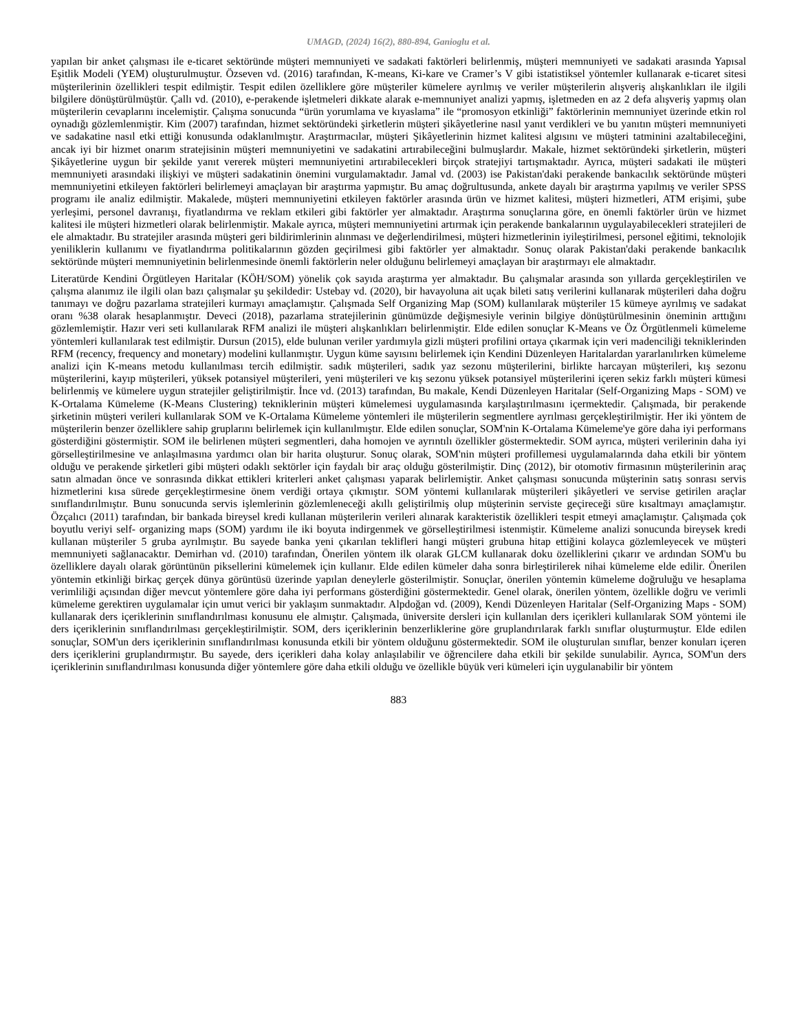UMAGD, (2024) 16(2), 880-894, Ganioglu et al.
yapılan bir anket çalışması ile e-ticaret sektöründe müşteri memnuniyeti ve sadakati faktörleri belirlenmiş, müşteri memnuniyeti ve sadakati arasında Yapısal Eşitlik Modeli (YEM) oluşturulmuştur. Özseven vd. (2016) tarafından, K-means, Ki-kare ve Cramer’s V gibi istatistiksel yöntemler kullanarak e-ticaret sitesi müşterilerinin özellikleri tespit edilmiştir. Tespit edilen özelliklere göre müşteriler kümelere ayrılmış ve veriler müşterilerin alışveriş alışkanlıkları ile ilgili bilgilere dönüştürülmüştür. Çallı vd. (2010), e-perakende işletmeleri dikkate alarak e-memnuniyet analizi yapmış, işletmeden en az 2 defa alışveriş yapmış olan müşterilerin cevaplarını incelemiştir. Çalışma sonucunda “ürün yorumlama ve kıyaslama” ile “promosyon etkinliği” faktörlerinin memnuniyet üzerinde etkin rol oynadığı gözlemlenmiştir. Kim (2007) tarafından, hizmet sektöründeki şirketlerin müşteri şikâyetlerine nasıl yanıt verdikleri ve bu yanıtın müşteri memnuniyeti ve sadakatine nasıl etki ettiği konusunda odaklanılmıştır. Araştırmacılar, müşteri Şikâyetlerinin hizmet kalitesi algısını ve müşteri tatminini azaltabileceğini, ancak iyi bir hizmet onarım stratejisinin müşteri memnuniyetini ve sadakatini artırabileceğini bulmuşlardır. Makale, hizmet sektöründeki şirketlerin, müşteri Şikâyetlerine uygun bir şekilde yanıt vererek müşteri memnuniyetini artırabilecekleri birçok stratejiyi tartışmaktadır. Ayrıca, müşteri sadakati ile müşteri memnuniyeti arasındaki ilişkiyi ve müşteri sadakatinin önemini vurgulamaktadır. Jamal vd. (2003) ise Pakistan'daki perakende bankacılık sektöründe müşteri memnuniyetini etkileyen faktörleri belirlemeyi amaçlayan bir araştırma yapmıştır. Bu amaç doğrultusunda, ankete dayalı bir araştırma yapılmış ve veriler SPSS programı ile analiz edilmiştir. Makalede, müşteri memnuniyetini etkileyen faktörler arasında ürün ve hizmet kalitesi, müşteri hizmetleri, ATM erişimi, şube yerleşimi, personel davranışı, fiyatlandırma ve reklam etkileri gibi faktörler yer almaktadır. Araştırma sonuçlarına göre, en önemli faktörler ürün ve hizmet kalitesi ile müşteri hizmetleri olarak belirlenmiştir. Makale ayrıca, müşteri memnuniyetini artırmak için perakende bankalarının uygulayabilecekleri stratejileri de ele almaktadır. Bu stratejiler arasında müşteri geri bildirimlerinin alınması ve değerlendirilmesi, müşteri hizmetlerinin iyileştirilmesi, personel eğitimi, teknolojik yeniliklerin kullanımı ve fiyatlandırma politikalarının gözden geçirilmesi gibi faktörler yer almaktadır. Sonuç olarak Pakistan'daki perakende bankacılık sektöründe müşteri memnuniyetinin belirlenmesinde önemli faktörlerin neler olduğunu belirlemeyi amaçlayan bir araştırmayı ele almaktadır.
Literatürde Kendini Örgütleyen Haritalar (KÖH/SOM) yönelik çok sayıda araştırma yer almaktadır. Bu çalışmalar arasında son yıllarda gerçekleştirilen ve çalışma alanımız ile ilgili olan bazı çalışmalar şu şekildedir: Ustebay vd. (2020), bir havayoluna ait uçak bileti satış verilerini kullanarak müşterileri daha doğru tanımayı ve doğru pazarlama stratejileri kurmayı amaçlamıştır. Çalışmada Self Organizing Map (SOM) kullanılarak müşteriler 15 kümeye ayrılmış ve sadakat oranı %38 olarak hesaplanmıştır. Deveci (2018), pazarlama stratejilerinin günümüzde değişmesiyle verinin bilgiye dönüştürülmesinin öneminin arttığını gözlemlemiştir. Hazır veri seti kullanılarak RFM analizi ile müşteri alışkanlıkları belirlenmiştir. Elde edilen sonuçlar K-Means ve Öz Örgütlenmeli kümeleme yöntemleri kullanılarak test edilmiştir. Dursun (2015), elde bulunan veriler yardımıyla gizli müşteri profilini ortaya çıkarmak için veri madenciliği tekniklerinden RFM (recency, frequency and monetary) modelini kullanmıştır. Uygun küme sayısını belirlemek için Kendini Düzenleyen Haritalardan yararlanılırken kümeleme analizi için K-means metodu kullanılması tercih edilmiştir. sadık müşterileri, sadık yaz sezonu müşterilerini, birlikte harcayan müşterileri, kış sezonu müşterilerini, kayıp müşterileri, yüksek potansiyel müşterileri, yeni müşterileri ve kış sezonu yüksek potansiyel müşterilerini içeren sekiz farklı müşteri kümesi belirlenmiş ve kümelere uygun stratejiler geliştirilmiştir. İnce vd. (2013) tarafından, Bu makale, Kendi Düzenleyen Haritalar (Self-Organizing Maps - SOM) ve K-Ortalama Kümeleme (K-Means Clustering) tekniklerinin müşteri kümelemesi uygulamasında karşılaştırılmasını içermektedir. Çalışmada, bir perakende şirketinin müşteri verileri kullanılarak SOM ve K-Ortalama Kümeleme yöntemleri ile müşterilerin segmentlere ayrılması gerçekleştirilmiştir. Her iki yöntem de müşterilerin benzer özelliklere sahip gruplarını belirlemek için kullanılmıştır. Elde edilen sonuçlar, SOM'nin K-Ortalama Kümeleme'ye göre daha iyi performans gösterdiğini göstermiştir. SOM ile belirlenen müşteri segmentleri, daha homojen ve ayrıntılı özellikler göstermektedir. SOM ayrıca, müşteri verilerinin daha iyi görselleştirilmesine ve anlaşılmasına yardımcı olan bir harita oluşturur. Sonuç olarak, SOM'nin müşteri profillemesi uygulamalarında daha etkili bir yöntem olduğu ve perakende şirketleri gibi müşteri odaklı sektörler için faydalı bir araç olduğu gösterilmiştir. Dinç (2012), bir otomotiv firmasının müşterilerinin araç satın almadan önce ve sonrasında dikkat ettikleri kriterleri anket çalışması yaparak belirlemiştir. Anket çalışması sonucunda müşterinin satış sonrası servis hizmetlerini kısa sürede gerçekleştirmesine önem verdiği ortaya çıkmıştır. SOM yöntemi kullanılarak müşterileri şikâyetleri ve servise getirilen araçlar sınıflandırılmıştır. Bunu sonucunda servis işlemlerinin gözlemleneceği akıllı geliştirilmiş olup müşterinin serviste geçireceği süre kısaltmayı amaçlamıştır. Özçalıcı (2011) tarafından, bir bankada bireysel kredi kullanan müşterilerin verileri alınarak karakteristik özellikleri tespit etmeyi amaçlamıştır. Çalışmada çok boyutlu veriyi self- organizing maps (SOM) yardımı ile iki boyuta indirgenmek ve görselleştirilmesi istenmiştir. Kümeleme analizi sonucunda bireysek kredi kullanan müşteriler 5 gruba ayrılmıştır. Bu sayede banka yeni çıkarılan teklifleri hangi müşteri grubuna hitap ettiğini kolayca gözlemleyecek ve müşteri memnuniyeti sağlanacaktır. Demirhan vd. (2010) tarafından, Önerilen yöntem ilk olarak GLCM kullanarak doku özelliklerini çıkarır ve ardından SOM'u bu özelliklere dayalı olarak görüntünün piksellerini kümelemek için kullanır. Elde edilen kümeler daha sonra birleştirilerek nihai kümeleme elde edilir. Önerilen yöntemin etkinliği birkaç gerçek dünya görüntüsü üzerinde yapılan deneylerle gösterilmiştir. Sonuçlar, önerilen yöntemin kümeleme doğruluğu ve hesaplama verimliliği açısından diğer mevcut yöntemlere göre daha iyi performans gösterdiğini göstermektedir. Genel olarak, önerilen yöntem, özellikle doğru ve verimli kümeleme gerektiren uygulamalar için umut verici bir yaklaşım sunmaktadır. Alpdoğan vd. (2009), Kendi Düzenleyen Haritalar (Self-Organizing Maps - SOM) kullanarak ders içeriklerinin sınıflandırılması konusunu ele almıştır. Çalışmada, üniversite dersleri için kullanılan ders içerikleri kullanılarak SOM yöntemi ile ders içeriklerinin sınıflandırılması gerçekleştirilmiştir. SOM, ders içeriklerinin benzerliklerine göre gruplandırılarak farklı sınıflar oluşturmuştur. Elde edilen sonuçlar, SOM'un ders içeriklerinin sınıflandırılması konusunda etkili bir yöntem olduğunu göstermektedir. SOM ile oluşturulan sınıflar, benzer konuları içeren ders içeriklerini gruplandırmıştır. Bu sayede, ders içerikleri daha kolay anlaşılabilir ve öğrencilere daha etkili bir şekilde sunulabilir. Ayrıca, SOM'un ders içeriklerinin sınıflandırılması konusunda diğer yöntemlere göre daha etkili olduğu ve özellikle büyük veri kümeleri için uygulanabilir bir yöntem
883